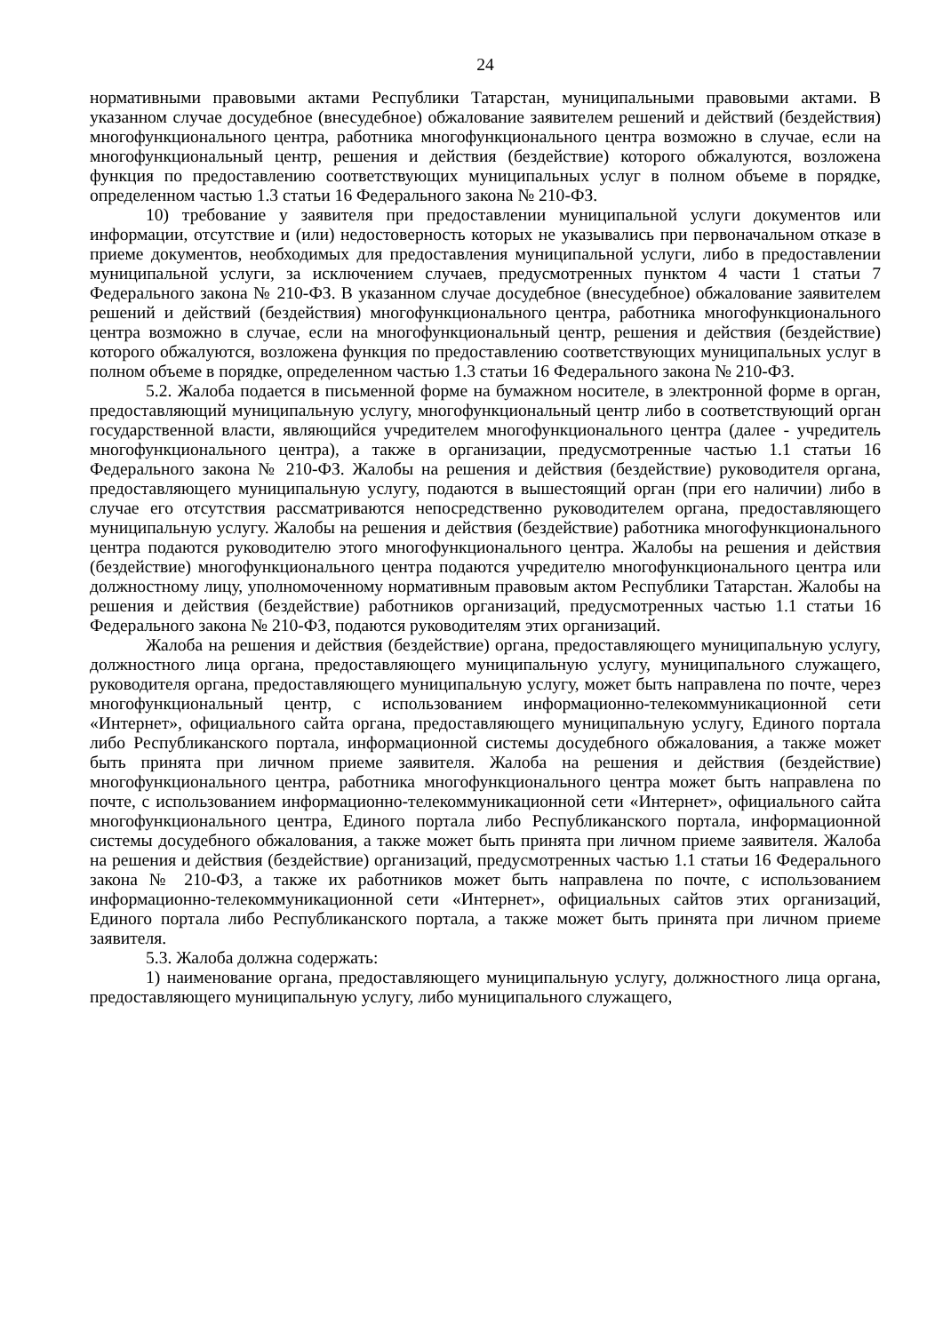24
нормативными правовыми актами Республики Татарстан, муниципальными правовыми актами. В указанном случае досудебное (внесудебное) обжалование заявителем решений и действий (бездействия) многофункционального центра, работника многофункционального центра возможно в случае, если на многофункциональный центр, решения и действия (бездействие) которого обжалуются, возложена функция по предоставлению соответствующих муниципальных услуг в полном объеме в порядке, определенном частью 1.3 статьи 16 Федерального закона № 210-ФЗ.
10) требование у заявителя при предоставлении муниципальной услуги документов или информации, отсутствие и (или) недостоверность которых не указывались при первоначальном отказе в приеме документов, необходимых для предоставления муниципальной услуги, либо в предоставлении муниципальной услуги, за исключением случаев, предусмотренных пунктом 4 части 1 статьи 7 Федерального закона № 210-ФЗ. В указанном случае досудебное (внесудебное) обжалование заявителем решений и действий (бездействия) многофункционального центра, работника многофункционального центра возможно в случае, если на многофункциональный центр, решения и действия (бездействие) которого обжалуются, возложена функция по предоставлению соответствующих муниципальных услуг в полном объеме в порядке, определенном частью 1.3 статьи 16 Федерального закона № 210-ФЗ.
5.2. Жалоба подается в письменной форме на бумажном носителе, в электронной форме в орган, предоставляющий муниципальную услугу, многофункциональный центр либо в соответствующий орган государственной власти, являющийся учредителем многофункционального центра (далее - учредитель многофункционального центра), а также в организации, предусмотренные частью 1.1 статьи 16 Федерального закона № 210-ФЗ. Жалобы на решения и действия (бездействие) руководителя органа, предоставляющего муниципальную услугу, подаются в вышестоящий орган (при его наличии) либо в случае его отсутствия рассматриваются непосредственно руководителем органа, предоставляющего муниципальную услугу. Жалобы на решения и действия (бездействие) работника многофункционального центра подаются руководителю этого многофункционального центра. Жалобы на решения и действия (бездействие) многофункционального центра подаются учредителю многофункционального центра или должностному лицу, уполномоченному нормативным правовым актом Республики Татарстан. Жалобы на решения и действия (бездействие) работников организаций, предусмотренных частью 1.1 статьи 16 Федерального закона № 210-ФЗ, подаются руководителям этих организаций.
Жалоба на решения и действия (бездействие) органа, предоставляющего муниципальную услугу, должностного лица органа, предоставляющего муниципальную услугу, муниципального служащего, руководителя органа, предоставляющего муниципальную услугу, может быть направлена по почте, через многофункциональный центр, с использованием информационно-телекоммуникационной сети «Интернет», официального сайта органа, предоставляющего муниципальную услугу, Единого портала либо Республиканского портала, информационной системы досудебного обжалования, а также может быть принята при личном приеме заявителя. Жалоба на решения и действия (бездействие) многофункционального центра, работника многофункционального центра может быть направлена по почте, с использованием информационно-телекоммуникационной сети «Интернет», официального сайта многофункционального центра, Единого портала либо Республиканского портала, информационной системы досудебного обжалования, а также может быть принята при личном приеме заявителя. Жалоба на решения и действия (бездействие) организаций, предусмотренных частью 1.1 статьи 16 Федерального закона № 210-ФЗ, а также их работников может быть направлена по почте, с использованием информационно-телекоммуникационной сети «Интернет», официальных сайтов этих организаций, Единого портала либо Республиканского портала, а также может быть принята при личном приеме заявителя.
5.3. Жалоба должна содержать:
1) наименование органа, предоставляющего муниципальную услугу, должностного лица органа, предоставляющего муниципальную услугу, либо муниципального служащего,